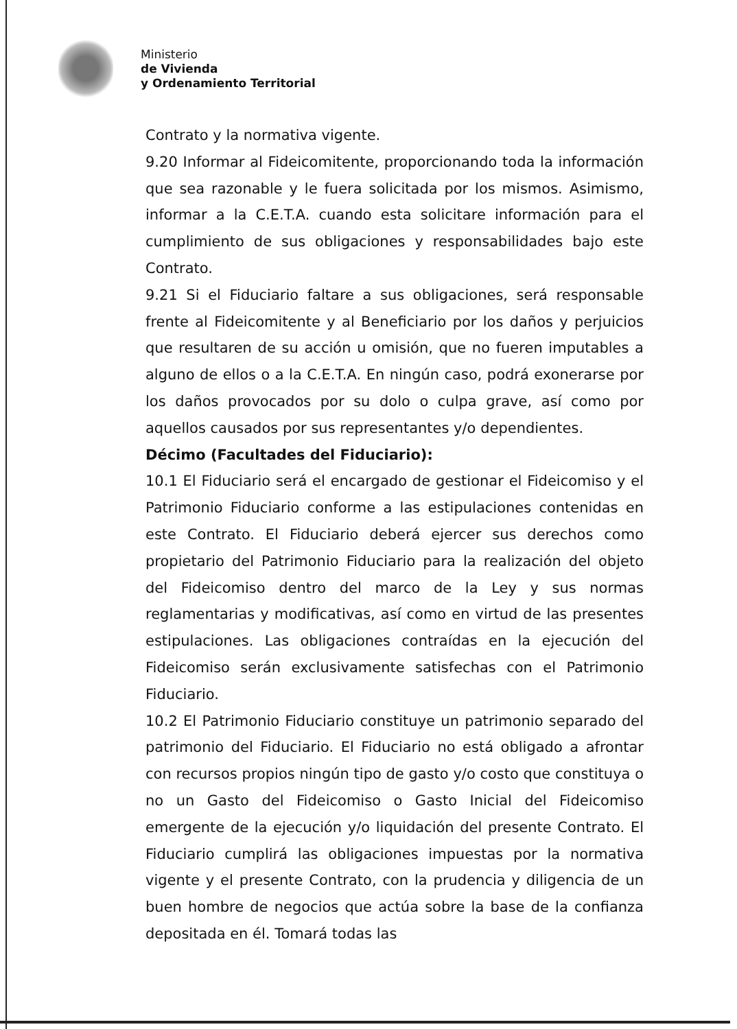Ministerio
de Vivienda
y Ordenamiento Territorial
Contrato y la normativa vigente.
9.20 Informar al Fideicomitente, proporcionando toda la información que sea razonable y le fuera solicitada por los mismos. Asimismo, informar a la C.E.T.A. cuando esta solicitare información para el cumplimiento de sus obligaciones y responsabilidades bajo este Contrato.
9.21 Si el Fiduciario faltare a sus obligaciones, será responsable frente al Fideicomitente y al Beneficiario por los daños y perjuicios que resultaren de su acción u omisión, que no fueren imputables a alguno de ellos o a la C.E.T.A. En ningún caso, podrá exonerarse por los daños provocados por su dolo o culpa grave, así como por aquellos causados por sus representantes y/o dependientes.
Décimo (Facultades del Fiduciario):
10.1 El Fiduciario será el encargado de gestionar el Fideicomiso y el Patrimonio Fiduciario conforme a las estipulaciones contenidas en este Contrato. El Fiduciario deberá ejercer sus derechos como propietario del Patrimonio Fiduciario para la realización del objeto del Fideicomiso dentro del marco de la Ley y sus normas reglamentarias y modificativas, así como en virtud de las presentes estipulaciones. Las obligaciones contraídas en la ejecución del Fideicomiso serán exclusivamente satisfechas con el Patrimonio Fiduciario.
10.2 El Patrimonio Fiduciario constituye un patrimonio separado del patrimonio del Fiduciario. El Fiduciario no está obligado a afrontar con recursos propios ningún tipo de gasto y/o costo que constituya o no un Gasto del Fideicomiso o Gasto Inicial del Fideicomiso emergente de la ejecución y/o liquidación del presente Contrato. El Fiduciario cumplirá las obligaciones impuestas por la normativa vigente y el presente Contrato, con la prudencia y diligencia de un buen hombre de negocios que actúa sobre la base de la confianza depositada en él. Tomará todas las